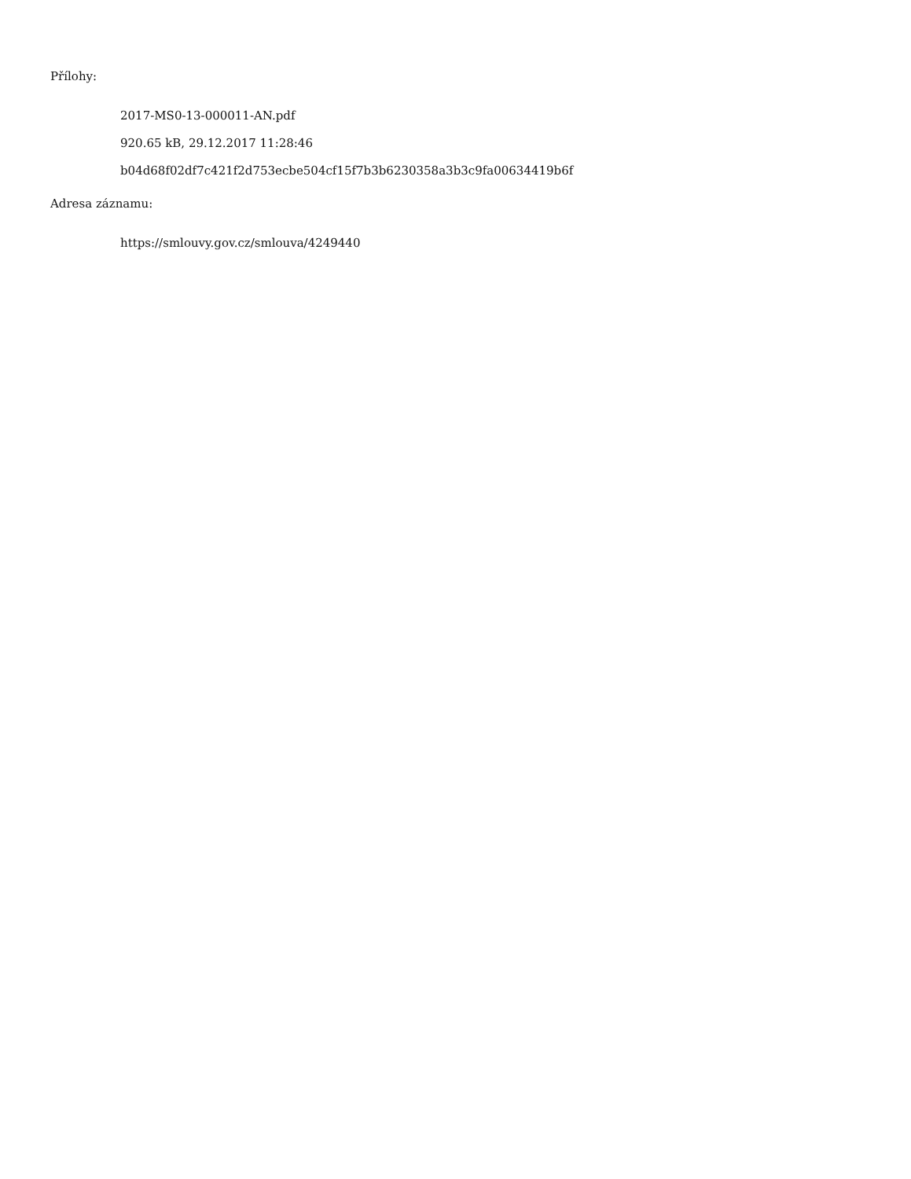Přílohy:
2017-MS0-13-000011-AN.pdf
920.65 kB, 29.12.2017 11:28:46
b04d68f02df7c421f2d753ecbe504cf15f7b3b6230358a3b3c9fa00634419b6f
Adresa záznamu:
https://smlouvy.gov.cz/smlouva/4249440